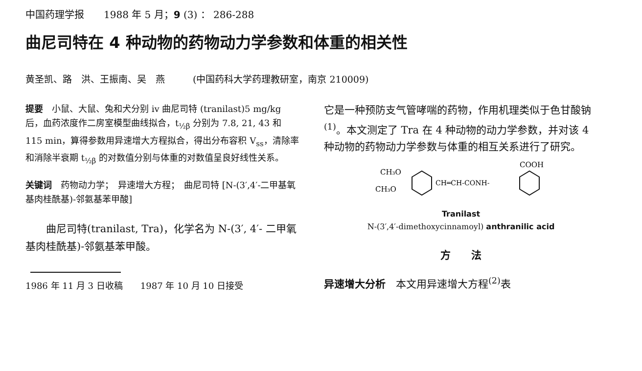中国药理学报　　1988 年 5 月；9 (3) ： 286-288
曲尼司特在 4 种动物的药物动力学参数和体重的相关性
黄圣凯、路　洪、王振南、吴　燕　　　(中国药科大学药理教研室，南京 210009)
提要　小鼠、大鼠、兔和犬分别 iv 曲尼司特 (tranilast)5 mg/kg 后，血药浓度作二房室模型曲线拟合，t<sub>½β</sub> 分别为 7.8, 21, 43 和 115 min，算得参数用异速增大方程拟合，得出分布容积 V<sub>ss</sub>，清除率和消除半衰期 t<sub>½β</sub> 的对数值分别与体重的对数值呈良好线性关系。
关键词　药物动力学；　异速增大方程；　曲尼司特 [N-(3′,4′-二甲基氧基肉桂酰基)-邻氨基苯甲酸]
曲尼司特(tranilast, Tra)，化学名为 N-(3′, 4′- 二甲氧基肉桂酰基)-邻氨基苯甲酸。
1986 年 11 月 3 日收稿　　1987 年 10 月 10 日接受
它是一种预防支气管哮喘的药物，作用机理类似于色甘酸钠<sup>(1)</sup>。本文测定了 Tra 在 4 种动物的动力学参数，并对该 4 种动物的药物动力学参数与体重的相互关系进行了研究。
CH₃O
CH₃O
CH═CH-CONH-
COOH
Tranilast
N-(3′,4′-dimethoxycinnamoyl) anthranilic acid
方　　法
异速增大分析　本文用异速增大方程<sup>(2)</sup>表